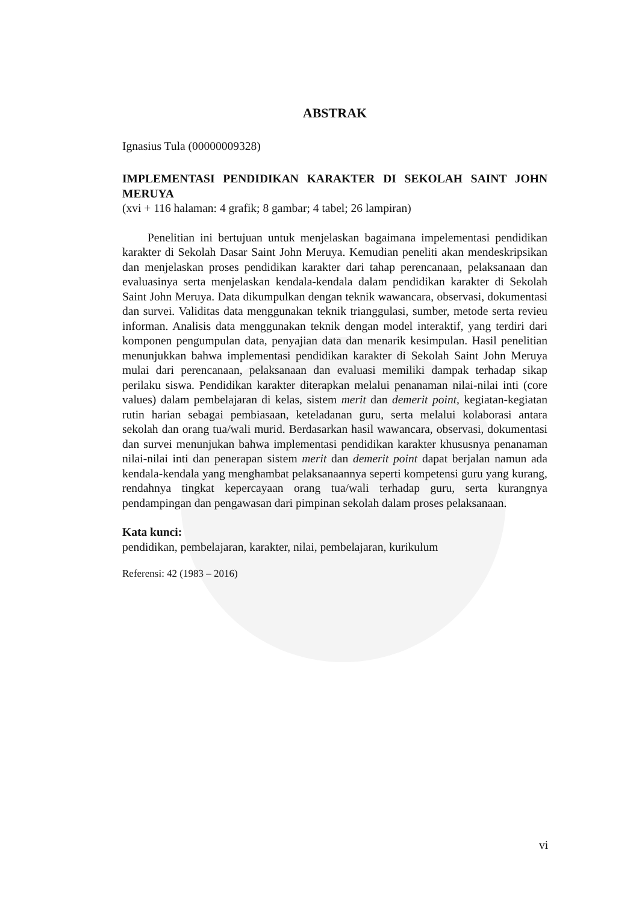ABSTRAK
Ignasius Tula (00000009328)
IMPLEMENTASI PENDIDIKAN KARAKTER DI SEKOLAH SAINT JOHN MERUYA
(xvi + 116 halaman: 4 grafik; 8 gambar; 4 tabel; 26 lampiran)
Penelitian ini bertujuan untuk menjelaskan bagaimana impelementasi pendidikan karakter di Sekolah Dasar Saint John Meruya. Kemudian peneliti akan mendeskripsikan dan menjelaskan proses pendidikan karakter dari tahap perencanaan, pelaksanaan dan evaluasinya serta menjelaskan kendala-kendala dalam pendidikan karakter di Sekolah Saint John Meruya. Data dikumpulkan dengan teknik wawancara, observasi, dokumentasi dan survei. Validitas data menggunakan teknik trianggulasi, sumber, metode serta revieu informan. Analisis data menggunakan teknik dengan model interaktif, yang terdiri dari komponen pengumpulan data, penyajian data dan menarik kesimpulan. Hasil penelitian menunjukkan bahwa implementasi pendidikan karakter di Sekolah Saint John Meruya mulai dari perencanaan, pelaksanaan dan evaluasi memiliki dampak terhadap sikap perilaku siswa. Pendidikan karakter diterapkan melalui penanaman nilai-nilai inti (core values) dalam pembelajaran di kelas, sistem merit dan demerit point, kegiatan-kegiatan rutin harian sebagai pembiasaan, keteladanan guru, serta melalui kolaborasi antara sekolah dan orang tua/wali murid. Berdasarkan hasil wawancara, observasi, dokumentasi dan survei menunjukan bahwa implementasi pendidikan karakter khususnya penanaman nilai-nilai inti dan penerapan sistem merit dan demerit point dapat berjalan namun ada kendala-kendala yang menghambat pelaksanaannya seperti kompetensi guru yang kurang, rendahnya tingkat kepercayaan orang tua/wali terhadap guru, serta kurangnya pendampingan dan pengawasan dari pimpinan sekolah dalam proses pelaksanaan.
Kata kunci:
pendidikan, pembelajaran, karakter, nilai, pembelajaran, kurikulum
Referensi: 42 (1983 – 2016)
vi